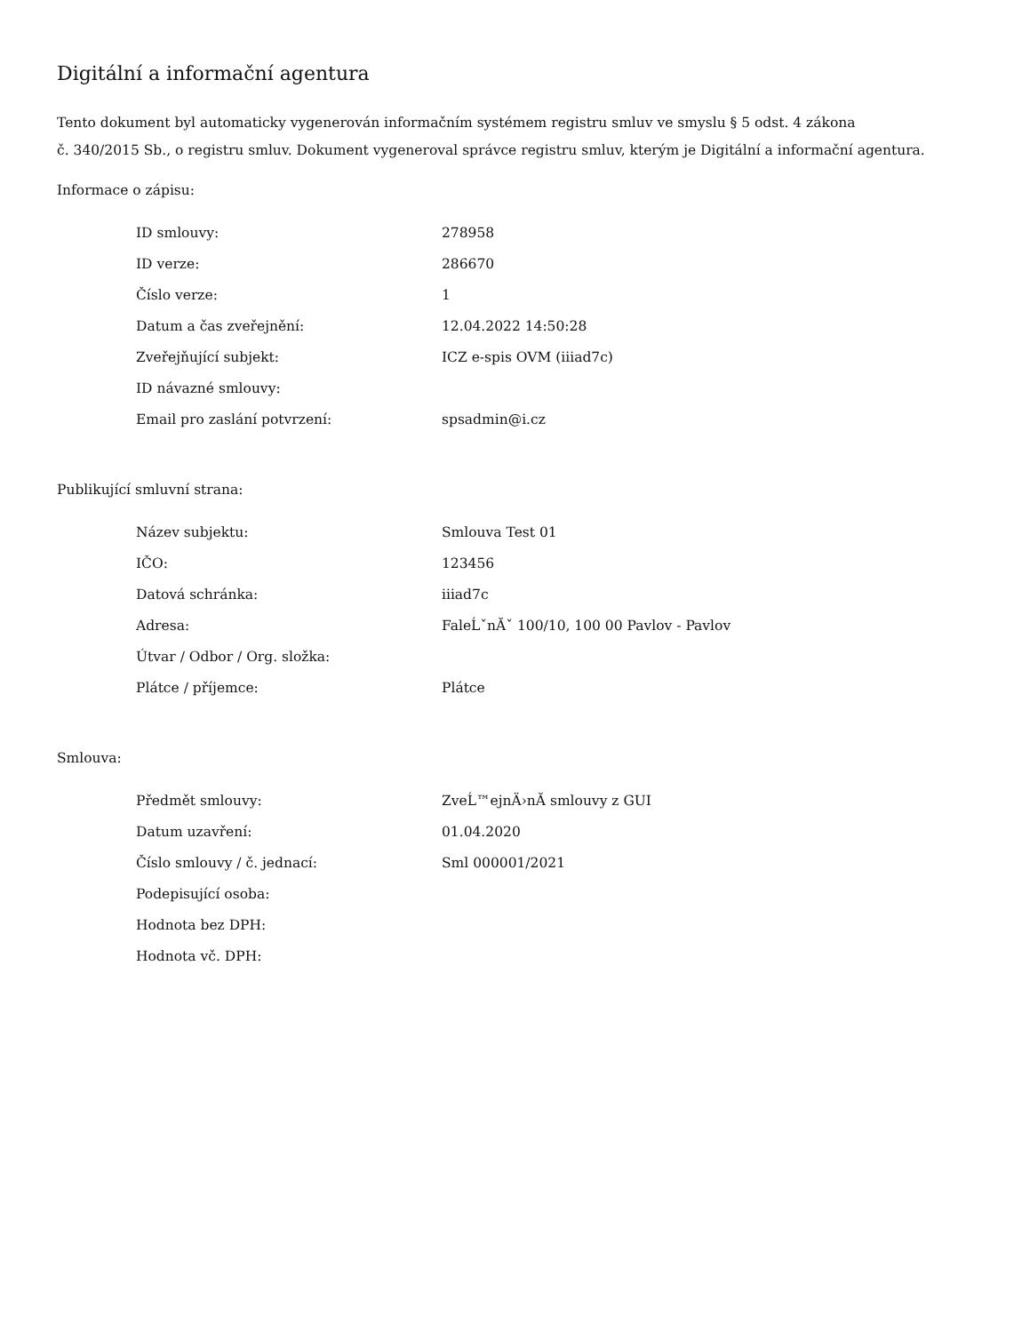Digitální a informační agentura
Tento dokument byl automaticky vygenerován informačním systémem registru smluv ve smyslu § 5 odst. 4 zákona
č. 340/2015 Sb., o registru smluv. Dokument vygeneroval správce registru smluv, kterým je Digitální a informační agentura.
Informace o zápisu:
| ID smlouvy: | 278958 |
| ID verze: | 286670 |
| Číslo verze: | 1 |
| Datum a čas zveřejnění: | 12.04.2022 14:50:28 |
| Zveřejňující subjekt: | ICZ e-spis OVM (iiiad7c) |
| ID návazné smlouvy: | |
| Email pro zaslání potvrzení: | spsadmin@i.cz |
Publikující smluvní strana:
| Název subjektu: | Smlouva Test 01 |
| IČO: | 123456 |
| Datová schránka: | iiiad7c |
| Adresa: | FaleĹˇnĂˇ 100/10, 100 00 Pavlov - Pavlov |
| Útvar / Odbor / Org. složka: | |
| Plátce / příjemce: | Plátce |
Smlouva:
| Předmět smlouvy: | ZveĹ™ejnÄ›nĂ­ smlouvy z GUI |
| Datum uzavření: | 01.04.2020 |
| Číslo smlouvy / č. jednací: | Sml 000001/2021 |
| Podepisující osoba: | |
| Hodnota bez DPH: | |
| Hodnota vč. DPH: | |